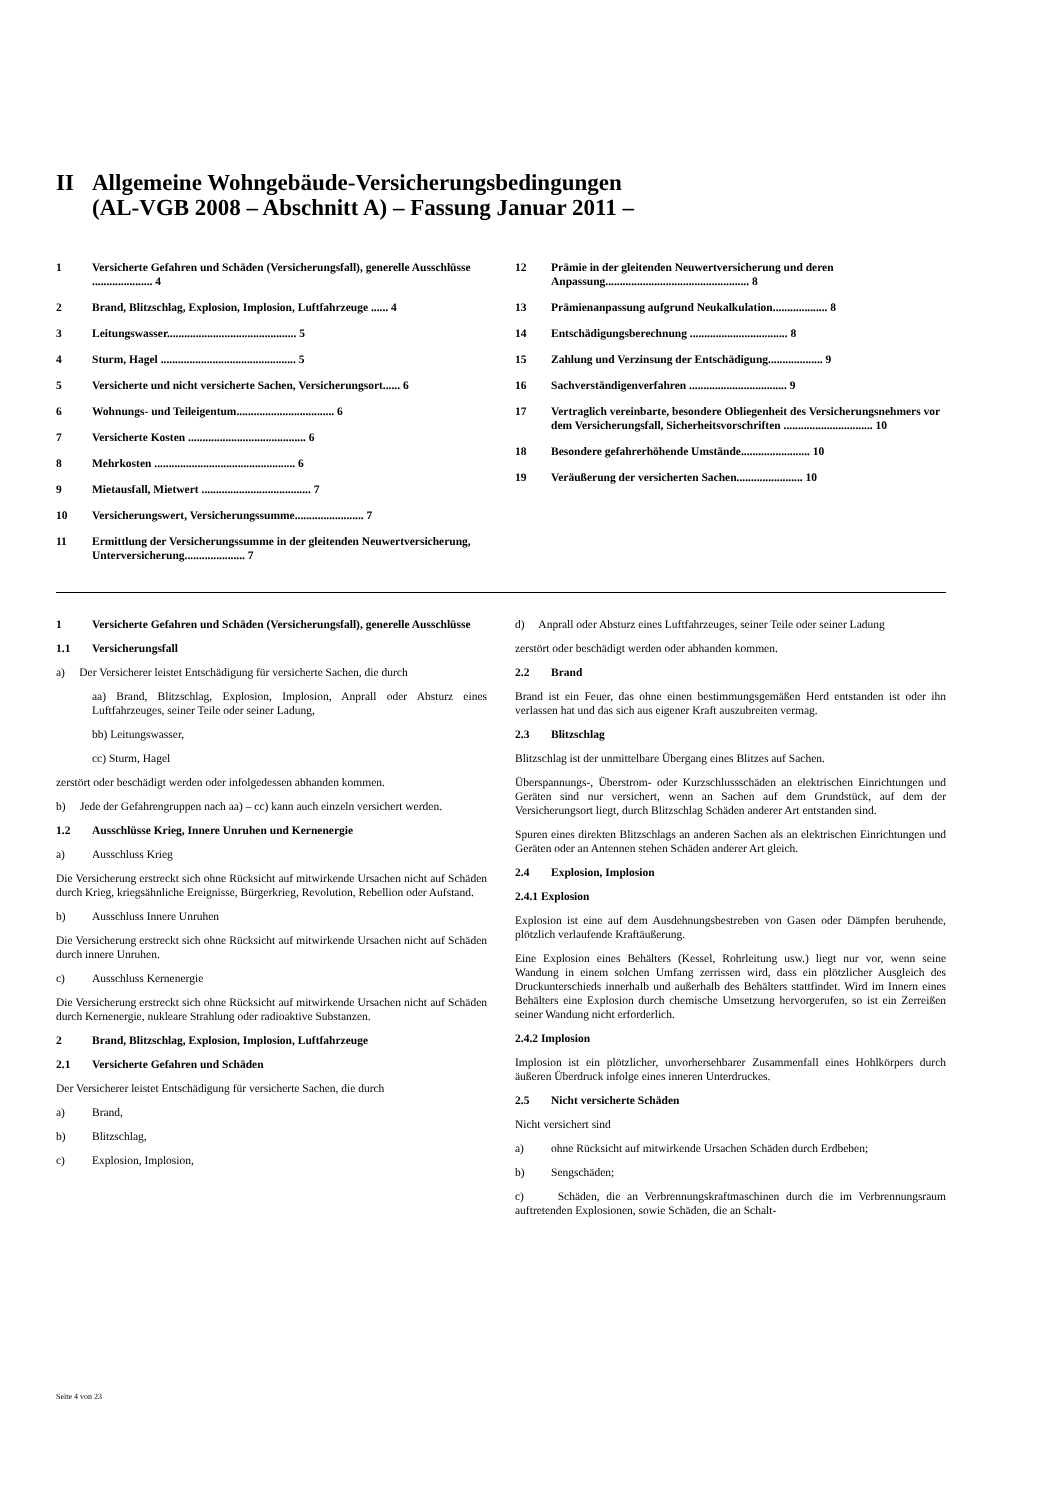II Allgemeine Wohngebäude-Versicherungsbedingungen
(AL-VGB 2008 – Abschnitt A) – Fassung Januar 2011 –
1 Versicherte Gefahren und Schäden (Versicherungsfall), generelle Ausschlüsse ..................... 4
2 Brand, Blitzschlag, Explosion, Implosion, Luftfahrzeuge ...... 4
3 Leitungswasser............................................. 5
4 Sturm, Hagel ............................................... 5
5 Versicherte und nicht versicherte Sachen, Versicherungsort...... 6
6 Wohnungs- und Teileigentum.................................. 6
7 Versicherte Kosten ......................................... 6
8 Mehrkosten ................................................. 6
9 Mietausfall, Mietwert ...................................... 7
10 Versicherungswert, Versicherungssumme........................ 7
11 Ermittlung der Versicherungssumme in der gleitenden Neuwertversicherung, Unterversicherung..................... 7
12 Prämie in der gleitenden Neuwertversicherung und deren Anpassung.................................................. 8
13 Prämienanpassung aufgrund Neukalkulation................... 8
14 Entschädigungsberechnung .................................. 8
15 Zahlung und Verzinsung der Entschädigung................... 9
16 Sachverständigenverfahren .................................. 9
17 Vertraglich vereinbarte, besondere Obliegenheit des Versicherungsnehmers vor dem Versicherungsfall, Sicherheitsvorschriften ............................... 10
18 Besondere gefahrerhöhende Umstände........................ 10
19 Veräußerung der versicherten Sachen....................... 10
1 Versicherte Gefahren und Schäden (Versicherungsfall), generelle Ausschlüsse
1.1 Versicherungsfall
a) Der Versicherer leistet Entschädigung für versicherte Sachen, die durch
aa) Brand, Blitzschlag, Explosion, Implosion, Anprall oder Absturz eines Luftfahrzeuges, seiner Teile oder seiner Ladung,
bb) Leitungswasser,
cc) Sturm, Hagel
zerstört oder beschädigt werden oder infolgedessen abhanden kommen.
b) Jede der Gefahrengruppen nach aa) – cc) kann auch einzeln versichert werden.
1.2 Ausschlüsse Krieg, Innere Unruhen und Kernenergie
a) Ausschluss Krieg
Die Versicherung erstreckt sich ohne Rücksicht auf mitwirkende Ursachen nicht auf Schäden durch Krieg, kriegsähnliche Ereignisse, Bürgerkrieg, Revolution, Rebellion oder Aufstand.
b) Ausschluss Innere Unruhen
Die Versicherung erstreckt sich ohne Rücksicht auf mitwirkende Ursachen nicht auf Schäden durch innere Unruhen.
c) Ausschluss Kernenergie
Die Versicherung erstreckt sich ohne Rücksicht auf mitwirkende Ursachen nicht auf Schäden durch Kernenergie, nukleare Strahlung oder radioaktive Substanzen.
2 Brand, Blitzschlag, Explosion, Implosion, Luftfahrzeuge
2.1 Versicherte Gefahren und Schäden
Der Versicherer leistet Entschädigung für versicherte Sachen, die durch
a) Brand,
b) Blitzschlag,
c) Explosion, Implosion,
d) Anprall oder Absturz eines Luftfahrzeuges, seiner Teile oder seiner Ladung
zerstört oder beschädigt werden oder abhanden kommen.
2.2 Brand
Brand ist ein Feuer, das ohne einen bestimmungsgemäßen Herd entstanden ist oder ihn verlassen hat und das sich aus eigener Kraft auszubreiten vermag.
2.3 Blitzschlag
Blitzschlag ist der unmittelbare Übergang eines Blitzes auf Sachen.
Überspannungs-, Überstrom- oder Kurzschlussschäden an elektrischen Einrichtungen und Geräten sind nur versichert, wenn an Sachen auf dem Grundstück, auf dem der Versicherungsort liegt, durch Blitzschlag Schäden anderer Art entstanden sind.
Spuren eines direkten Blitzschlags an anderen Sachen als an elektrischen Einrichtungen und Geräten oder an Antennen stehen Schäden anderer Art gleich.
2.4 Explosion, Implosion
2.4.1 Explosion
Explosion ist eine auf dem Ausdehnungsbestreben von Gasen oder Dämpfen beruhende, plötzlich verlaufende Kraftäußerung.
Eine Explosion eines Behälters (Kessel, Rohrleitung usw.) liegt nur vor, wenn seine Wandung in einem solchen Umfang zerrissen wird, dass ein plötzlicher Ausgleich des Druckunterschieds innerhalb und außerhalb des Behälters stattfindet. Wird im Innern eines Behälters eine Explosion durch chemische Umsetzung hervorgerufen, so ist ein Zerreißen seiner Wandung nicht erforderlich.
2.4.2 Implosion
Implosion ist ein plötzlicher, unvorhersehbarer Zusammenfall eines Hohlkörpers durch äußeren Überdruck infolge eines inneren Unterdruckes.
2.5 Nicht versicherte Schäden
Nicht versichert sind
a) ohne Rücksicht auf mitwirkende Ursachen Schäden durch Erdbeben;
b) Sengschäden;
c) Schäden, die an Verbrennungskraftmaschinen durch die im Verbrennungsraum auftretenden Explosionen, sowie Schäden, die an Schalt-
Seite 4 von 23